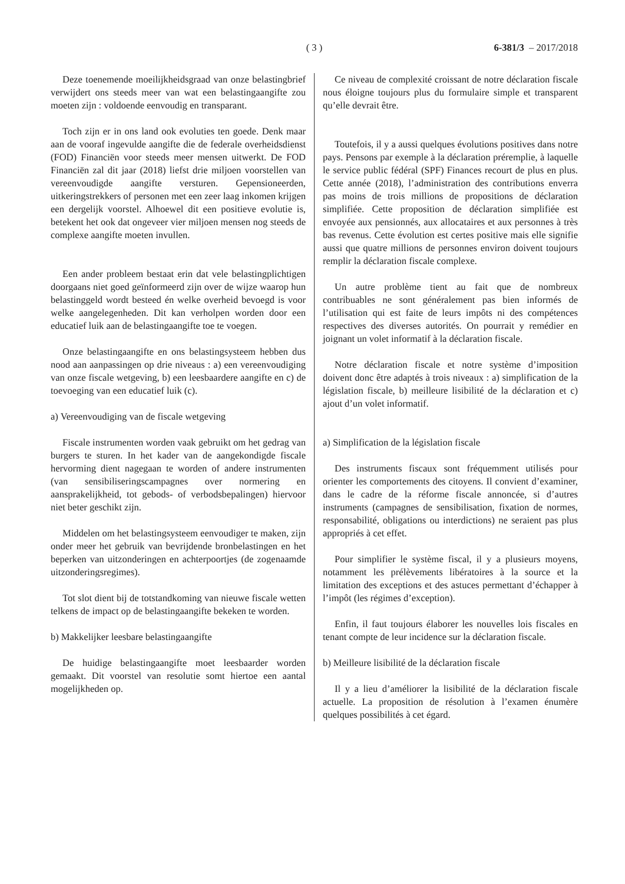( 3 ) 6-381/3 – 2017/2018
Deze toenemende moeilijkheidsgraad van onze belastingbrief verwijdert ons steeds meer van wat een belastingaangifte zou moeten zijn : voldoende eenvoudig en transparant.
Toch zijn er in ons land ook evoluties ten goede. Denk maar aan de vooraf ingevulde aangifte die de federale overheidsdienst (FOD) Financiën voor steeds meer mensen uitwerkt. De FOD Financiën zal dit jaar (2018) liefst drie miljoen voorstellen van vereenvoudigde aangifte versturen. Gepensioneerden, uitkeringstrekkers of personen met een zeer laag inkomen krijgen een dergelijk voorstel. Alhoewel dit een positieve evolutie is, betekent het ook dat ongeveer vier miljoen mensen nog steeds de complexe aangifte moeten invullen.
Een ander probleem bestaat erin dat vele belastingplichtigen doorgaans niet goed geïnformeerd zijn over de wijze waarop hun belastinggeld wordt besteed én welke overheid bevoegd is voor welke aangelegenheden. Dit kan verholpen worden door een educatief luik aan de belastingaangifte toe te voegen.
Onze belastingaangifte en ons belastingsysteem hebben dus nood aan aanpassingen op drie niveaus : a) een vereenvoudiging van onze fiscale wetgeving, b) een leesbaardere aangifte en c) de toevoeging van een educatief luik (c).
a) Vereenvoudiging van de fiscale wetgeving
Fiscale instrumenten worden vaak gebruikt om het gedrag van burgers te sturen. In het kader van de aangekondigde fiscale hervorming dient nagegaan te worden of andere instrumenten (van sensibiliseringscampagnes over normering en aansprakelijkheid, tot gebods- of verbodsbepalingen) hiervoor niet beter geschikt zijn.
Middelen om het belastingsysteem eenvoudiger te maken, zijn onder meer het gebruik van bevrijdende bronbelastingen en het beperken van uitzonderingen en achterpoortjes (de zogenaamde uitzonderingsregimes).
Tot slot dient bij de totstandkoming van nieuwe fiscale wetten telkens de impact op de belastingaangifte bekeken te worden.
b) Makkelijker leesbare belastingaangifte
De huidige belastingaangifte moet leesbaarder worden gemaakt. Dit voorstel van resolutie somt hiertoe een aantal mogelijkheden op.
Ce niveau de complexité croissant de notre déclaration fiscale nous éloigne toujours plus du formulaire simple et transparent qu’elle devrait être.
Toutefois, il y a aussi quelques évolutions positives dans notre pays. Pensons par exemple à la déclaration préremplie, à laquelle le service public fédéral (SPF) Finances recourt de plus en plus. Cette année (2018), l’administration des contributions enverra pas moins de trois millions de propositions de déclaration simplifiée. Cette proposition de déclaration simplifiée est envoyée aux pensionnés, aux allocataires et aux personnes à très bas revenus. Cette évolution est certes positive mais elle signifie aussi que quatre millions de personnes environ doivent toujours remplir la déclaration fiscale complexe.
Un autre problème tient au fait que de nombreux contribuables ne sont généralement pas bien informés de l’utilisation qui est faite de leurs impôts ni des compétences respectives des diverses autorités. On pourrait y remédier en joignant un volet informatif à la déclaration fiscale.
Notre déclaration fiscale et notre système d’imposition doivent donc être adaptés à trois niveaux : a) simplification de la législation fiscale, b) meilleure lisibilité de la déclaration et c) ajout d’un volet informatif.
a) Simplification de la législation fiscale
Des instruments fiscaux sont fréquemment utilisés pour orienter les comportements des citoyens. Il convient d’examiner, dans le cadre de la réforme fiscale annoncée, si d’autres instruments (campagnes de sensibilisation, fixation de normes, responsabilité, obligations ou interdictions) ne seraient pas plus appropriés à cet effet.
Pour simplifier le système fiscal, il y a plusieurs moyens, notamment les prélèvements libératoires à la source et la limitation des exceptions et des astuces permettant d’échapper à l’impôt (les régimes d’exception).
Enfin, il faut toujours élaborer les nouvelles lois fiscales en tenant compte de leur incidence sur la déclaration fiscale.
b) Meilleure lisibilité de la déclaration fiscale
Il y a lieu d’améliorer la lisibilité de la déclaration fiscale actuelle. La proposition de résolution à l’examen énumère quelques possibilités à cet égard.